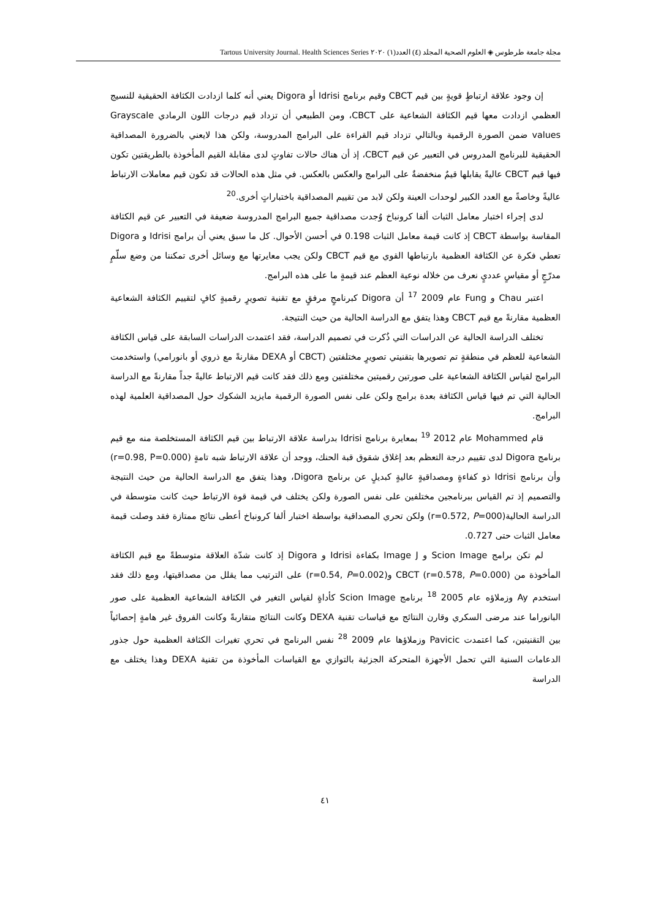مجلة جامعة طرطوس ◈ العلوم الصحية المجلد (٤) العدد(١) ٢٠٢٠ Tartous University Journal. Health Sciences Series
إن وجود علاقة ارتباطٍ قويةٍ بين قيم CBCT وقيم برنامج Idrisi أو Digora يعني أنه كلما ازدادت الكثافة الحقيقية للنسيج العظمي ازدادت معها قيم الكثافة الشعاعية على CBCT، ومن الطبيعي أن تزداد قيم درجات اللون الرمادي Grayscale values ضمن الصورة الرقمية وبالتالي تزداد قيم القراءة على البرامج المدروسة، ولكن هذا لايعني بالضرورة المصداقية الحقيقية للبرنامج المدروس في التعبير عن قيم CBCT، إذ أن هناك حالات تفاوتٍ لدى مقابلة القيم المأخوذة بالطريقتين تكون فيها قيم CBCT عاليةً يقابلها قيمٌ منخفضةٌ على البرامج والعكس بالعكس. في مثل هذه الحالات قد تكون قيم معاملات الارتباط عاليةً وخاصةً مع العدد الكبير لوحدات العينة ولكن لابد من تقييم المصداقية باختباراتٍ أخرى.<sup>20</sup>
لدى إجراء اختبار معامل الثبات ألفا كرونباخ وُجدت مصداقية جميع البرامج المدروسة ضعيفة في التعبير عن قيم الكثافة المقاسة بواسطة CBCT إذ كانت قيمة معامل الثبات 0.198 في أحسن الأحوال. كل ما سبق يعني أن برامج Idrisi و Digora تعطي فكرة عن الكثافة العظمية بارتباطها القوي مع قيم CBCT ولكن يجب معايرتها مع وسائل أخرى تمكننا من وضع سلّمٍ مدرّجٍ أو مقياسٍ عدديٍ نعرف من خلاله نوعية العظم عند قيمةٍ ما على هذه البرامج.
اعتبر Chau و Fung عام 2009 <sup>17</sup> أن Digora كبرنامجٍ مرفقٍ مع تقنية تصويرٍ رقميةٍ كافٍ لتقييم الكثافة الشعاعية العظمية مقارنةً مع قيم CBCT وهذا يتفق مع الدراسة الحالية من حيث النتيجة.
تختلف الدراسة الحالية عن الدراسات التي ذُكرت في تصميم الدراسة، فقد اعتمدت الدراسات السابقة على قياس الكثافة الشعاعية للعظم في منطقةٍ تم تصويرها بتقنيتي تصويرٍ مختلفتين (CBCT أو DEXA مقارنةً مع ذروي أو بانورامي) واستخدمت البرامج لقياس الكثافة الشعاعية على صورتين رقميتين مختلفتين ومع ذلك فقد كانت قيم الارتباط عاليةً جداً مقارنةً مع الدراسة الحالية التي تم فيها قياس الكثافة بعدة برامج ولكن على نفس الصورة الرقمية مايزيد الشكوك حول المصداقية العلمية لهذه البرامج.
قام Mohammed عام 2012 <sup>19</sup> بمعايرة برنامج Idrisi بدراسة علاقة الارتباط بين قيم الكثافة المستخلصة منه مع قيم برنامج Digora لدى تقييم درجة التعظم بعد إغلاق شقوق قبة الحنك، ووجد أن علاقة الارتباط شبه تامةٍ (r=0.98, P=0.000) وأن برنامج Idrisi ذو كفاءةٍ ومصداقيةٍ عاليةٍ كبديلٍ عن برنامج Digora، وهذا يتفق مع الدراسة الحالية من حيث النتيجة والتصميم إذ تم القياس ببرنامجين مختلفين على نفس الصورة ولكن يختلف في قيمة قوة الارتباط حيث كانت متوسطة في الدراسة الحالية(r=0.572, P=000) ولكن تحري المصداقية بواسطة اختبار ألفا كرونباخ أعطى نتائج ممتازة فقد وصلت قيمة معامل الثبات حتى 0.727.
لم تكن برامج Scion Image و Image J بكفاءة Idrisi و Digora إذ كانت شدّة العلاقة متوسطةً مع قيم الكثافة المأخوذة من CBCT (r=0.578, P=0.000) و(r=0.54, P=0.002) على الترتيب مما يقلل من مصداقيتها، ومع ذلك فقد استخدم Ay وزملاؤه عام 2005 <sup>18</sup> برنامج Scion Image كأداةٍ لقياس التغير في الكثافة الشعاعية العظمية على صور البانوراما عند مرضى السكري وقارن النتائج مع قياسات تقنية DEXA وكانت النتائج متقاربةً وكانت الفروق غير هامةٍ إحصائياً بين التقنيتين، كما اعتمدت Pavicic وزملاؤها عام 2009 <sup>28</sup> نفس البرنامج في تحري تغيرات الكثافة العظمية حول جذور الدعامات السنية التي تحمل الأجهزة المتحركة الجزئية بالتوازي مع القياسات المأخوذة من تقنية DEXA وهذا يختلف مع الدراسة
٤١